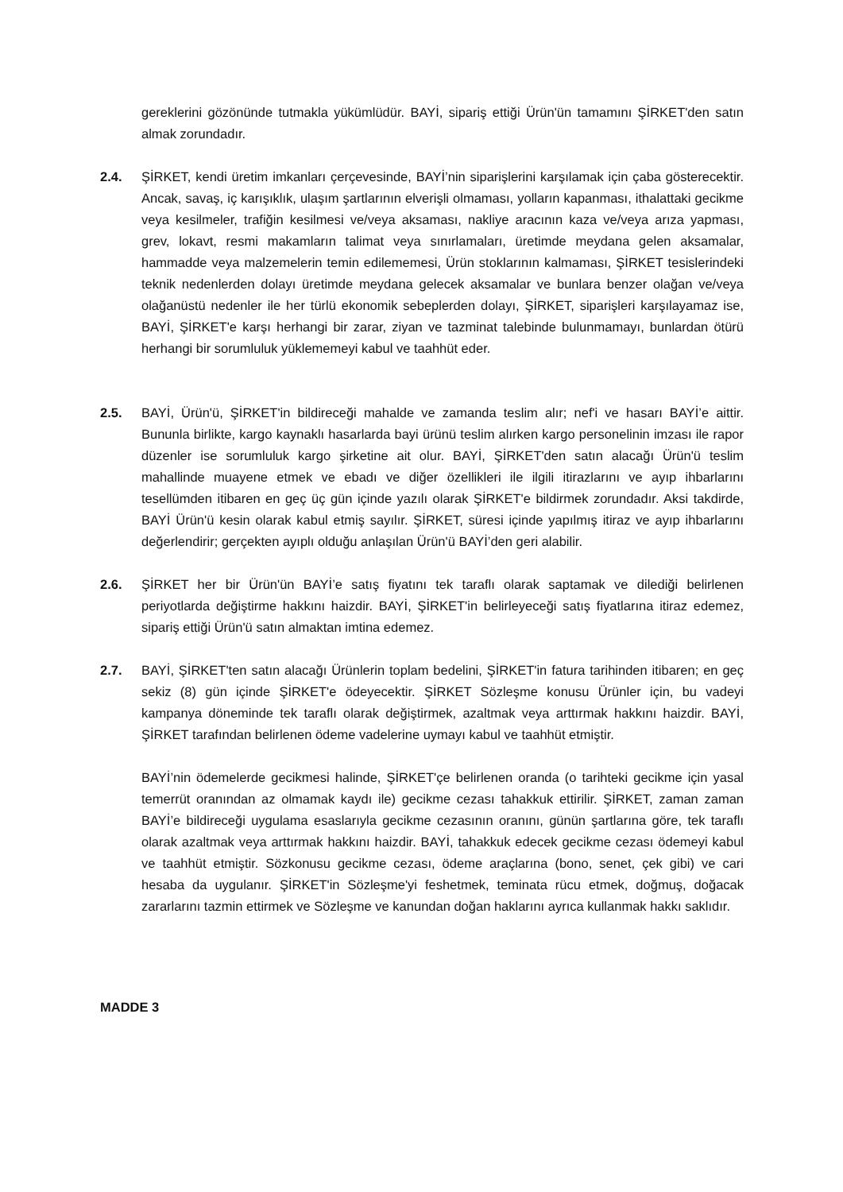gereklerini gözönünde tutmakla yükümlüdür. BAYİ, sipariş ettiği Ürün'ün tamamını ŞİRKET'den satın almak zorundadır.
2.4. ŞİRKET, kendi üretim imkanları çerçevesinde, BAYİ’nin siparişlerini karşılamak için çaba gösterecektir. Ancak, savaş, iç karışıklık, ulaşım şartlarının elverişli olmaması, yolların kapanması, ithalattaki gecikme veya kesilmeler, trafiğin kesilmesi ve/veya aksaması, nakliye aracının kaza ve/veya arıza yapması, grev, lokavt, resmi makamların talimat veya sınırlamaları, üretimde meydana gelen aksamalar, hammadde veya malzemelerin temin edilememesi, Ürün stoklarının kalmaması, ŞİRKET tesislerindeki teknik nedenlerden dolayı üretimde meydana gelecek aksamalar ve bunlara benzer olağan ve/veya olağanüstü nedenler ile her türlü ekonomik sebeplerden dolayı, ŞİRKET, siparişleri karşılayamaz ise, BAYİ, ŞİRKET'e karşı herhangi bir zarar, ziyan ve tazminat talebinde bulunmamayı, bunlardan ötürü herhangi bir sorumluluk yüklememeyi kabul ve taahhüt eder.
2.5. BAYİ, Ürün'ü, ŞİRKET'in bildireceği mahalde ve zamanda teslim alır; nef'i ve hasarı BAYİ’e aittir. Bununla birlikte, kargo kaynaklı hasarlarda bayi ürünü teslim alırken kargo personelinin imzası ile rapor düzenler ise sorumluluk kargo şirketine ait olur. BAYİ, ŞİRKET'den satın alacağı Ürün'ü teslim mahallinde muayene etmek ve ebadı ve diğer özellikleri ile ilgili itirazlarını ve ayıp ihbarlarını tesellümden itibaren en geç üç gün içinde yazılı olarak ŞİRKET'e bildirmek zorundadır. Aksi takdirde, BAYİ Ürün'ü kesin olarak kabul etmiş sayılır. ŞİRKET, süresi içinde yapılmış itiraz ve ayıp ihbarlarını değerlendirir; gerçekten ayıplı olduğu anlaşılan Ürün'ü BAYİ’den geri alabilir.
2.6. ŞİRKET her bir Ürün'ün BAYİ’e satış fiyatını tek taraflı olarak saptamak ve dilediği belirlenen periyotlarda değiştirme hakkını haizdir. BAYİ, ŞİRKET'in belirleyeceği satış fiyatlarına itiraz edemez, sipariş ettiği Ürün'ü satın almaktan imtina edemez.
2.7. BAYİ, ŞİRKET'ten satın alacağı Ürünlerin toplam bedelini, ŞİRKET'in fatura tarihinden itibaren; en geç sekiz (8) gün içinde ŞİRKET'e ödeyecektir. ŞİRKET Sözleşme konusu Ürünler için, bu vadeyi kampanya döneminde tek taraflı olarak değiştirmek, azaltmak veya arttırmak hakkını haizdir. BAYİ, ŞİRKET tarafından belirlenen ödeme vadelerine uymayı kabul ve taahhüt etmiştir.
BAYİ’nin ödemelerde gecikmesi halinde, ŞİRKET'çe belirlenen oranda (o tarihteki gecikme için yasal temerrüt oranından az olmamak kaydı ile) gecikme cezası tahakkuk ettirilir. ŞİRKET, zaman zaman BAYİ’e bildireceği uygulama esaslarıyla gecikme cezasının oranını, günün şartlarına göre, tek taraflı olarak azaltmak veya arttırmak hakkını haizdir. BAYİ, tahakkuk edecek gecikme cezası ödemeyi kabul ve taahhüt etmiştir. Sözkonusu gecikme cezası, ödeme araçlarına (bono, senet, çek gibi) ve cari hesaba da uygulanır. ŞİRKET'in Sözleşme'yi feshetmek, teminata rücu etmek, doğmuş, doğacak zararlarını tazmin ettirmek ve Sözleşme ve kanundan doğan haklarını ayrıca kullanmak hakkı saklıdır.
MADDE 3